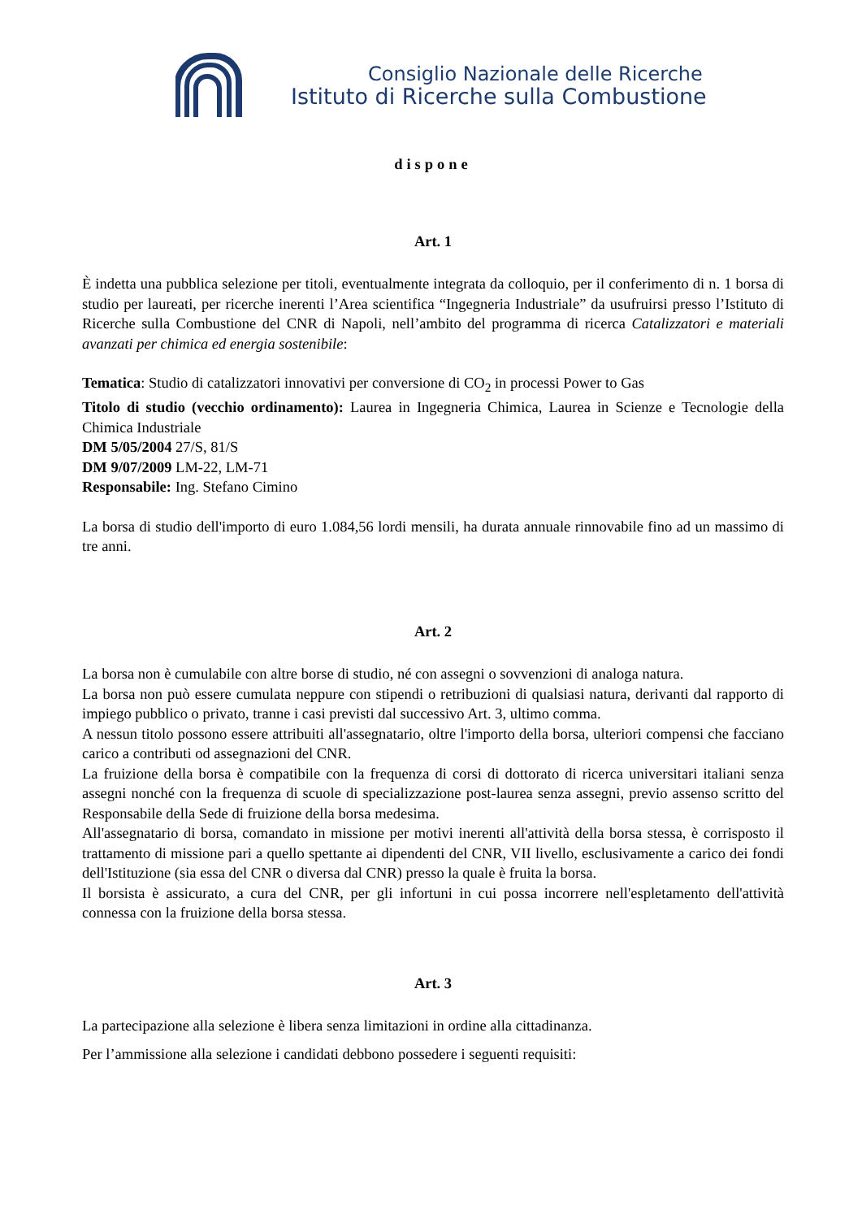Consiglio Nazionale delle Ricerche
Istituto di Ricerche sulla Combustione
dispone
Art. 1
È indetta una pubblica selezione per titoli, eventualmente integrata da colloquio, per il conferimento di n. 1 borsa di studio per laureati, per ricerche inerenti l’Area scientifica “Ingegneria Industriale” da usufruirsi presso l’Istituto di Ricerche sulla Combustione del CNR di Napoli, nell’ambito del programma di ricerca Catalizzatori e materiali avanzati per chimica ed energia sostenibile:
Tematica: Studio di catalizzatori innovativi per conversione di CO<sub>2</sub> in processi Power to Gas
Titolo di studio (vecchio ordinamento): Laurea in Ingegneria Chimica, Laurea in Scienze e Tecnologie della Chimica Industriale
DM 5/05/2004 27/S, 81/S
DM 9/07/2009 LM-22, LM-71
Responsabile: Ing. Stefano Cimino
La borsa di studio dell'importo di euro 1.084,56 lordi mensili, ha durata annuale rinnovabile fino ad un massimo di tre anni.
Art. 2
La borsa non è cumulabile con altre borse di studio, né con assegni o sovvenzioni di analoga natura.
La borsa non può essere cumulata neppure con stipendi o retribuzioni di qualsiasi natura, derivanti dal rapporto di impiego pubblico o privato, tranne i casi previsti dal successivo Art. 3, ultimo comma.
A nessun titolo possono essere attribuiti all'assegnatario, oltre l'importo della borsa, ulteriori compensi che facciano carico a contributi od assegnazioni del CNR.
La fruizione della borsa è compatibile con la frequenza di corsi di dottorato di ricerca universitari italiani senza assegni nonché con la frequenza di scuole di specializzazione post-laurea senza assegni, previo assenso scritto del Responsabile della Sede di fruizione della borsa medesima.
All'assegnatario di borsa, comandato in missione per motivi inerenti all'attività della borsa stessa, è corrisposto il trattamento di missione pari a quello spettante ai dipendenti del CNR, VII livello, esclusivamente a carico dei fondi dell'Istituzione (sia essa del CNR o diversa dal CNR) presso la quale è fruita la borsa.
Il borsista è assicurato, a cura del CNR, per gli infortuni in cui possa incorrere nell'espletamento dell'attività connessa con la fruizione della borsa stessa.
Art. 3
La partecipazione alla selezione è libera senza limitazioni in ordine alla cittadinanza.
Per l’ammissione alla selezione i candidati debbono possedere i seguenti requisiti: